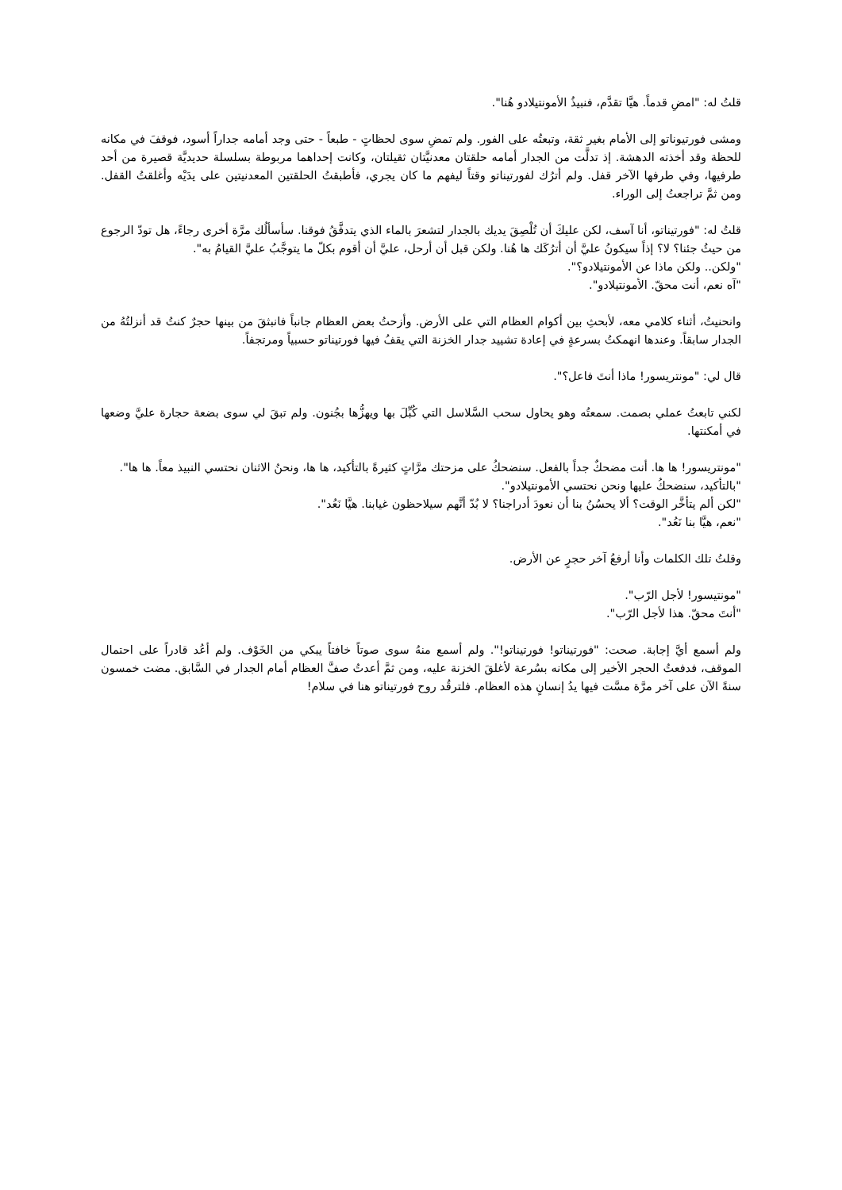قلتُ له: "امضِ قدماً. هيَّا تقدَّم، فنبيذُ الأمونتيلادو هُنا".
ومشى فورتيوناتو إلى الأمام بغير ثقة، وتبعتُه على الفور. ولم تمضِ سوى لحظاتٍ - طبعاً - حتى وجد أمامه جداراً أسود، فوقفَ في مكانه للحظة وقد أخذته الدهشة. إذ تدلَّت من الجدار أمامه حلقتان معدنيَّتان ثقيلتان، وكانت إحداهما مربوطة بسلسلة حديديَّة قصيرة من أحد طرفيها، وفي طرفها الآخر قفل. ولم أترُك لفورتيناتو وقتاً ليفهم ما كان يجري، فأطبقتُ الحلقتين المعدنيتين على يدَيْه وأغلقتُ القفل. ومن ثمَّ تراجعتُ إلى الوراء.
قلتُ له: "فورتيناتو، أنا آسف، لكن عليكَ أن تُلْصِقَ يديك بالجدار لتشعرَ بالماء الذي يتدفَّقُ فوقنا. سأسألُك مرَّة أخرى رجاءً، هل تودّ الرجوع من حيثُ جئنا؟ لا؟ إذاً سيكونُ عليَّ أن أترُكَك ها هُنا. ولكن قبل أن أرحل، عليَّ أن أقوم بكلّ ما يتوجَّبُ عليَّ القيامُ به".
"ولكن.. ولكن ماذا عن الأمونتيلادو؟".
"آه نعم، أنت محقّ. الأمونتيلادو".
وانحنيتُ، أثناء كلامي معه، لأبحثِ بين أكوام العظام التي على الأرض. وأزحتُ بعض العظام جانباً فانبثقَ من بينها حجرٌ كنتُ قد أنزلتُهُ من الجدار سابقاً. وعندها انهمكتُ بسرعةٍ في إعادة تشييد جدار الخزنة التي يقفُ فيها فورتيناتو حسبياً ومرتجفاً.
قال لي: "مونتريسور! ماذا أنتَ فاعل؟".
لكني تابعتُ عملي بصمت. سمعتُه وهو يحاول سحب السَّلاسل التي كُبِّلَ بها ويهزُّها بجُنون. ولم تبقَ لي سوى بضعة حجارة عليَّ وضعها في أمكنتها.
"مونتريسور! ها ها. أنت مضحكٌ جداً بالفعل. سنضحكُ على مزحتك مرَّاتٍ كثيرةً بالتأكيد، ها ها، ونحنُ الاثنان نحتسي النبيذ معاً. ها ها".
"بالتأكيد، سنضحكُ عليها ونحن نحتسي الأمونتيلادو".
"لكن ألم يتأخَّر الوقت؟ ألا يحسُنُ بنا أن نعودَ أدراجنا؟ لا بُدّ أنَّهم سيلاحظون غيابنا. هيَّا نَعُد".
"نعم، هيَّا بنا نَعُد".
وقلتُ تلك الكلمات وأنا أرفعُ آخر حجرٍ عن الأرض.
"مونتيسور! لأجل الرّب".
"أنتَ محقّ. هذا لأجل الرّب".
ولم أسمع أيَّ إجابة. صحت: "فورتيناتو! فورتيناتو!". ولم أسمع منهُ سوى صوتاً خافتاً يبكي من الخَوْف. ولم أعُد قادراً على احتمال الموقف، فدفعتُ الحجر الأخير إلى مكانه بسُرعة لأغلقَ الخزنة عليه، ومن ثمَّ أعدتُ صفَّ العظام أمام الجدار في السَّابق. مضت خمسون سنةً الآن على آخر مرَّة مسَّت فيها يدُ إنسانٍ هذه العظام. فلترقُد روح فورتيناتو هنا في سلام!